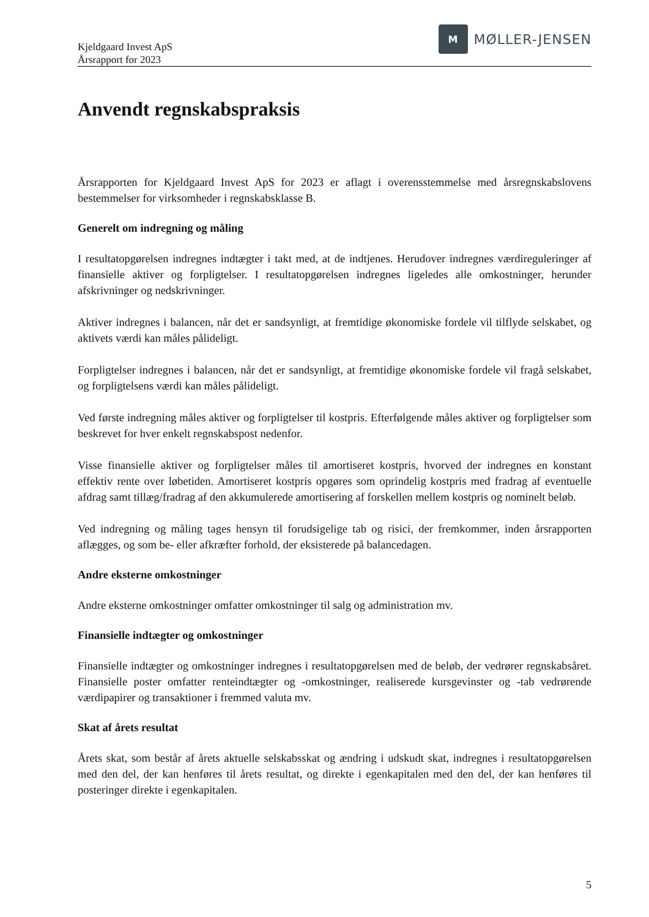Kjeldgaard Invest ApS
Årsrapport for 2023
M
MØLLER-JENSEN
Anvendt regnskabspraksis
Årsrapporten for Kjeldgaard Invest ApS for 2023 er aflagt i overensstemmelse med årsregnskabslovens bestemmelser for virksomheder i regnskabsklasse B.
Generelt om indregning og måling
I resultatopgørelsen indregnes indtægter i takt med, at de indtjenes. Herudover indregnes værdireguleringer af finansielle aktiver og forpligtelser. I resultatopgørelsen indregnes ligeledes alle omkostninger, herunder afskrivninger og nedskrivninger.
Aktiver indregnes i balancen, når det er sandsynligt, at fremtidige økonomiske fordele vil tilflyde selskabet, og aktivets værdi kan måles pålideligt.
Forpligtelser indregnes i balancen, når det er sandsynligt, at fremtidige økonomiske fordele vil fragå selskabet, og forpligtelsens værdi kan måles pålideligt.
Ved første indregning måles aktiver og forpligtelser til kostpris. Efterfølgende måles aktiver og forpligtelser som beskrevet for hver enkelt regnskabspost nedenfor.
Visse finansielle aktiver og forpligtelser måles til amortiseret kostpris, hvorved der indregnes en konstant effektiv rente over løbetiden. Amortiseret kostpris opgøres som oprindelig kostpris med fradrag af eventuelle afdrag samt tillæg/fradrag af den akkumulerede amortisering af forskellen mellem kostpris og nominelt beløb.
Ved indregning og måling tages hensyn til forudsigelige tab og risici, der fremkommer, inden årsrapporten aflægges, og som be- eller afkræfter forhold, der eksisterede på balancedagen.
Andre eksterne omkostninger
Andre eksterne omkostninger omfatter omkostninger til salg og administration mv.
Finansielle indtægter og omkostninger
Finansielle indtægter og omkostninger indregnes i resultatopgørelsen med de beløb, der vedrører regnskabsåret. Finansielle poster omfatter renteindtægter og -omkostninger, realiserede kursgevinster og -tab vedrørende værdipapirer og transaktioner i fremmed valuta mv.
Skat af årets resultat
Årets skat, som består af årets aktuelle selskabsskat og ændring i udskudt skat, indregnes i resultatopgørelsen med den del, der kan henføres til årets resultat, og direkte i egenkapitalen med den del, der kan henføres til posteringer direkte i egenkapitalen.
5